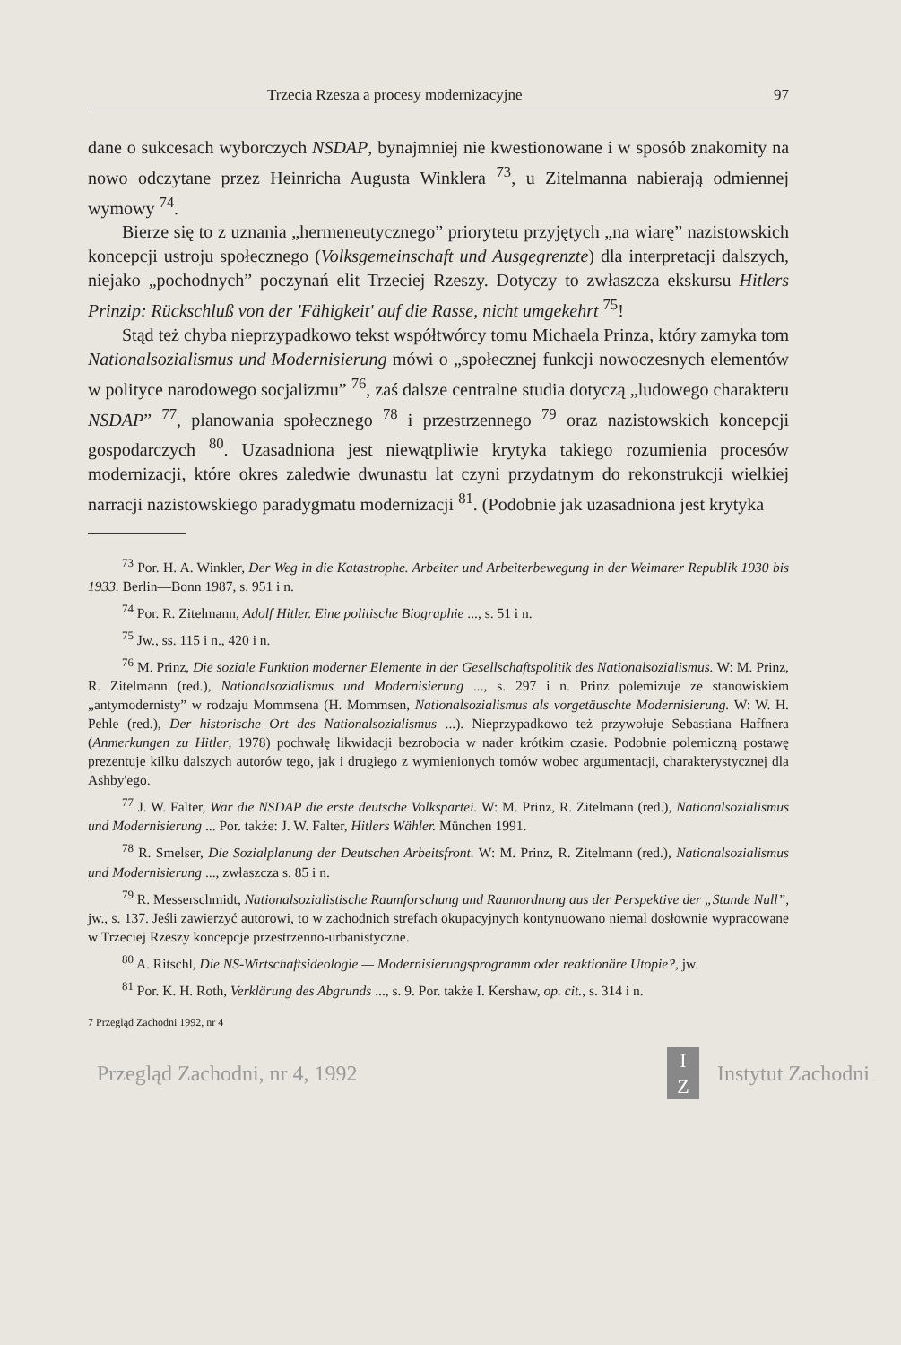Trzecia Rzesza a procesy modernizacyjne 97
dane o sukcesach wyborczych NSDAP, bynajmniej nie kwestionowane i w sposób znakomity na nowo odczytane przez Heinricha Augusta Winklera <sup>73</sup>, u Zitelmanna nabierają odmiennej wymowy <sup>74</sup>.
Bierze się to z uznania „hermeneutycznego” priorytetu przyjętych „na wiarę” nazistowskich koncepcji ustroju społecznego (Volksgemeinschaft und Ausgegrenzte) dla interpretacji dalszych, niejako „pochodnych” poczynań elit Trzeciej Rzeszy. Dotyczy to zwłaszcza ekskursu Hitlers Prinzip: Rückschluß von der 'Fähigkeit' auf die Rasse, nicht umgekehrt <sup>75</sup>!
Stąd też chyba nieprzypadkowo tekst współtwórcy tomu Michaela Prinza, który zamyka tom Nationalsozialismus und Modernisierung mówi o „społecznej funkcji nowoczesnych elementów w polityce narodowego socjalizmu” <sup>76</sup>, zaś dalsze centralne studia dotyczą „ludowego charakteru NSDAP” <sup>77</sup>, planowania społecznego <sup>78</sup> i przestrzennego <sup>79</sup> oraz nazistowskich koncepcji gospodarczych <sup>80</sup>. Uzasadniona jest niewątpliwie krytyka takiego rozumienia procesów modernizacji, które okres zaledwie dwunastu lat czyni przydatnym do rekonstrukcji wielkiej narracji nazistowskiego paradygmatu modernizacji <sup>81</sup>. (Podobnie jak uzasadniona jest krytyka
<sup>73</sup> Por. H. A. Winkler, Der Weg in die Katastrophe. Arbeiter und Arbeiterbewegung in der Weimarer Republik 1930 bis 1933. Berlin—Bonn 1987, s. 951 i n.
<sup>74</sup> Por. R. Zitelmann, Adolf Hitler. Eine politische Biographie ..., s. 51 i n.
<sup>75</sup> Jw., ss. 115 i n., 420 i n.
<sup>76</sup> M. Prinz, Die soziale Funktion moderner Elemente in der Gesellschaftspolitik des Nationalsozialismus. W: M. Prinz, R. Zitelmann (red.), Nationalsozialismus und Modernisierung ..., s. 297 i n. Prinz polemizuje ze stanowiskiem „antymodernisty” w rodzaju Mommsena (H. Mommsen, Nationalsozialismus als vorgetäuschte Modernisierung. W: W. H. Pehle (red.), Der historische Ort des Nationalsozialismus ...). Nieprzypadkowo też przywołuje Sebastiana Haffnera (Anmerkungen zu Hitler, 1978) pochwałę likwidacji bezrobocia w nader krótkim czasie. Podobnie polemiczną postawę prezentuje kilku dalszych autorów tego, jak i drugiego z wymienionych tomów wobec argumentacji, charakterystycznej dla Ashby'ego.
<sup>77</sup> J. W. Falter, War die NSDAP die erste deutsche Volkspartei. W: M. Prinz, R. Zitelmann (red.), Nationalsozialismus und Modernisierung ... Por. także: J. W. Falter, Hitlers Wähler. München 1991.
<sup>78</sup> R. Smelser, Die Sozialplanung der Deutschen Arbeitsfront. W: M. Prinz, R. Zitelmann (red.), Nationalsozialismus und Modernisierung ..., zwłaszcza s. 85 i n.
<sup>79</sup> R. Messerschmidt, Nationalsozialistische Raumforschung und Raumordnung aus der Perspektive der „Stunde Null”, jw., s. 137. Jeśli zawierzyć autorowi, to w zachodnich strefach okupacyjnych kontynuowano niemal dosłownie wypracowane w Trzeciej Rzeszy koncepcje przestrzenno-urbanistyczne.
<sup>80</sup> A. Ritschl, Die NS-Wirtschaftsideologie — Modernisierungsprogramm oder reaktionäre Utopie?, jw.
<sup>81</sup> Por. K. H. Roth, Verklärung des Abgrunds ..., s. 9. Por. także I. Kershaw, op. cit., s. 314 i n.
7 Przegląd Zachodni 1992, nr 4
Przegląd Zachodni, nr 4, 1992 I
Z Instytut Zachodni